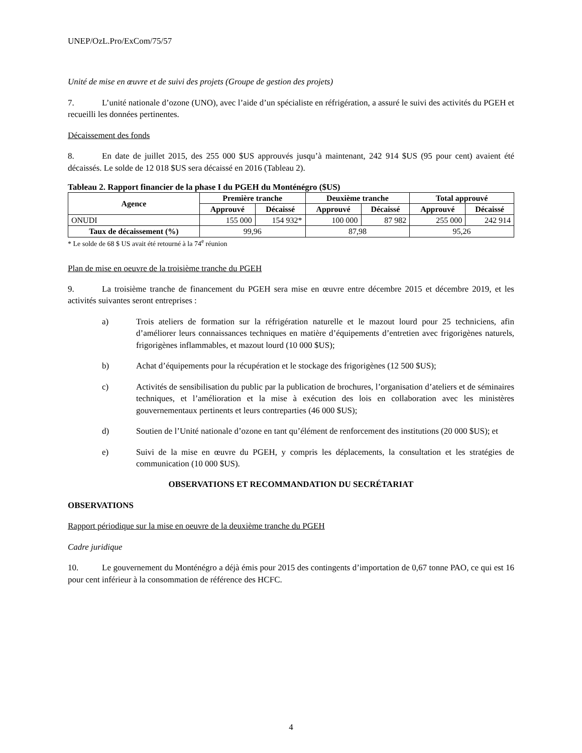UNEP/OzL.Pro/ExCom/75/57
Unité de mise en œuvre et de suivi des projets (Groupe de gestion des projets)
7. L’unité nationale d’ozone (UNO), avec l’aide d’un spécialiste en réfrigération, a assuré le suivi des activités du PGEH et recueilli les données pertinentes.
Décaissement des fonds
8. En date de juillet 2015, des 255 000 $US approuvés jusqu’à maintenant, 242 914 $US (95 pour cent) avaient été décaissés. Le solde de 12 018 $US sera décaissé en 2016 (Tableau 2).
Tableau 2. Rapport financier de la phase I du PGEH du Monténégro ($US)
| Agence | Première tranche | | Deuxième tranche | | Total approuvé | |
| --- | --- | --- | --- | --- | --- | --- |
| | Approuvé | Décaissé | Approuvé | Décaissé | Approuvé | Décaissé |
| ONUDI | 155 000 | 154 932* | 100 000 | 87 982 | 255 000 | 242 914 |
| Taux de décaissement (%) | 99,96 | | 87,98 | | 95,26 | |
* Le solde de 68 $ US avait été retourné à la 74<sup>e</sup> réunion
Plan de mise en oeuvre de la troisième tranche du PGEH
9. La troisième tranche de financement du PGEH sera mise en œuvre entre décembre 2015 et décembre 2019, et les activités suivantes seront entreprises :
a) Trois ateliers de formation sur la réfrigération naturelle et le mazout lourd pour 25 techniciens, afin d’améliorer leurs connaissances techniques en matière d’équipements d’entretien avec frigorigènes naturels, frigorigènes inflammables, et mazout lourd (10 000 $US);
b) Achat d’équipements pour la récupération et le stockage des frigorigènes (12 500 $US);
c) Activités de sensibilisation du public par la publication de brochures, l’organisation d’ateliers et de séminaires techniques, et l’amélioration et la mise à exécution des lois en collaboration avec les ministères gouvernementaux pertinents et leurs contreparties (46 000 $US);
d) Soutien de l’Unité nationale d’ozone en tant qu’élément de renforcement des institutions (20 000 $US); et
e) Suivi de la mise en œuvre du PGEH, y compris les déplacements, la consultation et les stratégies de communication (10 000 $US).
OBSERVATIONS ET RECOMMANDATION DU SECRÉTARIAT
OBSERVATIONS
Rapport périodique sur la mise en oeuvre de la deuxième tranche du PGEH
Cadre juridique
10. Le gouvernement du Monténégro a déjà émis pour 2015 des contingents d’importation de 0,67 tonne PAO, ce qui est 16 pour cent inférieur à la consommation de référence des HCFC.
4